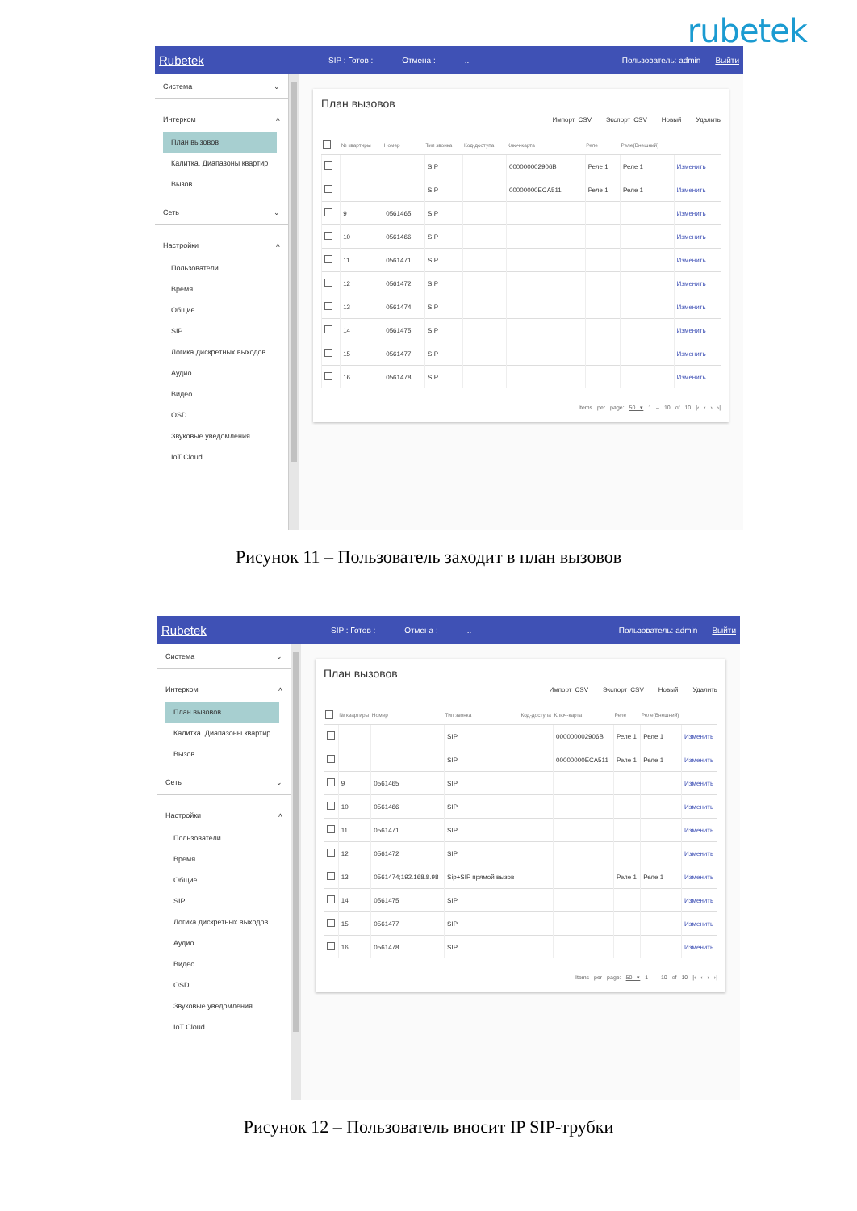rubetek
Rubetek SIP : Готов : Отмена :.. Пользователь: admin Выйти
Система ⌄
Интерком ˄
План вызовов
Калитка. Диапазоны квартир
Вызов
Сеть ⌄
Настройки ˄
Пользователи
Время
Общие
SIP
Логика дискретных выходов
Аудио
Видео
OSD
Звуковые уведомления
IoT Cloud
План вызовов
Импорт CSV Экспорт CSV Новый Удалить
| | № квартиры | Номер | Тип звонка | Код-доступа | Ключ-карта | Реле | Реле(Внешний) | |
| --- | --- | --- | --- | --- | --- | --- | --- | --- |
| | | | SIP | | 000000002906B | Реле 1 | Реле 1 | Изменить |
| | | | SIP | | 00000000ECA511 | Реле 1 | Реле 1 | Изменить |
| | 9 | 0561465 | SIP | | | | | Изменить |
| | 10 | 0561466 | SIP | | | | | Изменить |
| | 11 | 0561471 | SIP | | | | | Изменить |
| | 12 | 0561472 | SIP | | | | | Изменить |
| | 13 | 0561474 | SIP | | | | | Изменить |
| | 14 | 0561475 | SIP | | | | | Изменить |
| | 15 | 0561477 | SIP | | | | | Изменить |
| | 16 | 0561478 | SIP | | | | | Изменить |
Items per page: 50 ▾ 1 – 10 of 10 |‹ ‹ › ›|
Рисунок 11 – Пользователь заходит в план вызовов
Rubetek SIP : Готов : Отмена :.. Пользователь: admin Выйти
Система ⌄
Интерком ˄
План вызовов
Калитка. Диапазоны квартир
Вызов
Сеть ⌄
Настройки ˄
Пользователи
Время
Общие
SIP
Логика дискретных выходов
Аудио
Видео
OSD
Звуковые уведомления
IoT Cloud
План вызовов
Импорт CSV Экспорт CSV Новый Удалить
| | № квартиры | Номер | Тип звонка | Код-доступа | Ключ-карта | Реле | Реле(Внешний) | |
| --- | --- | --- | --- | --- | --- | --- | --- | --- |
| | | | SIP | | 000000002906B | Реле 1 | Реле 1 | Изменить |
| | | | SIP | | 00000000ECA511 | Реле 1 | Реле 1 | Изменить |
| | 9 | 0561465 | SIP | | | | | Изменить |
| | 10 | 0561466 | SIP | | | | | Изменить |
| | 11 | 0561471 | SIP | | | | | Изменить |
| | 12 | 0561472 | SIP | | | | | Изменить |
| | 13 | 0561474;192.168.8.98 | Sip+SIP прямой вызов | | | Реле 1 | Реле 1 | Изменить |
| | 14 | 0561475 | SIP | | | | | Изменить |
| | 15 | 0561477 | SIP | | | | | Изменить |
| | 16 | 0561478 | SIP | | | | | Изменить |
Items per page: 50 ▾ 1 – 10 of 10 |‹ ‹ › ›|
Рисунок 12 – Пользователь вносит IP SIP-трубки